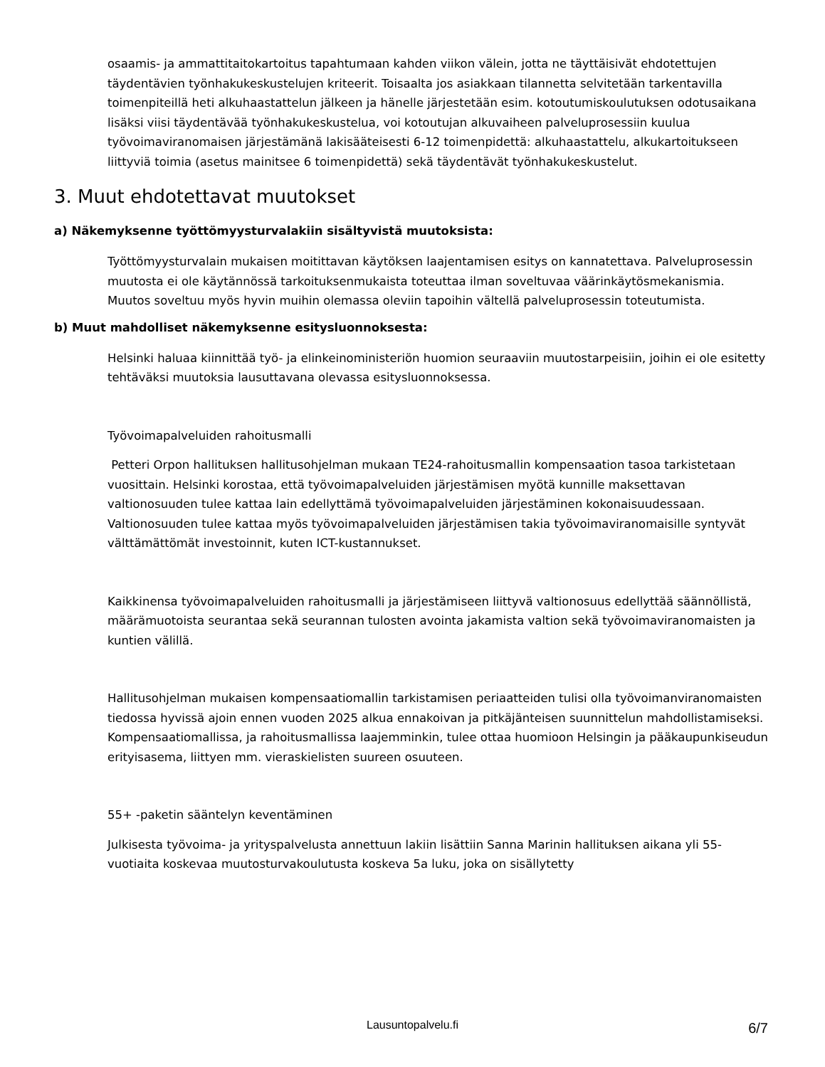osaamis- ja ammattitaitokartoitus tapahtumaan kahden viikon välein, jotta ne täyttäisivät ehdotettujen täydentävien työnhakukeskustelujen kriteerit. Toisaalta jos asiakkaan tilannetta selvitetään tarkentavilla toimenpiteillä heti alkuhaastattelun jälkeen ja hänelle järjestetään esim. kotoutumiskoulutuksen odotusaikana lisäksi viisi täydentävää työnhakukeskustelua, voi kotoutujan alkuvaiheen palveluprosessiin kuulua työvoimaviranomaisen järjestämänä lakisääteisesti 6-12 toimenpidettä: alkuhaastattelu, alkukartoitukseen liittyviä toimia (asetus mainitsee 6 toimenpidettä) sekä täydentävät työnhakukeskustelut.
3. Muut ehdotettavat muutokset
a) Näkemyksenne työttömyysturvalakiin sisältyvistä muutoksista:
Työttömyysturvalain mukaisen moitittavan käytöksen laajentamisen esitys on kannatettava. Palveluprosessin muutosta ei ole käytännössä tarkoituksenmukaista toteuttaa ilman soveltuvaa väärinkäytösmekanismia. Muutos soveltuu myös hyvin muihin olemassa oleviin tapoihin vältellä palveluprosessin toteutumista.
b) Muut mahdolliset näkemyksenne esitysluonnoksesta:
Helsinki haluaa kiinnittää työ- ja elinkeinoministeriön huomion seuraaviin muutostarpeisiin, joihin ei ole esitetty tehtäväksi muutoksia lausuttavana olevassa esitysluonnoksessa.
Työvoimapalveluiden rahoitusmalli
Petteri Orpon hallituksen hallitusohjelman mukaan TE24-rahoitusmallin kompensaation tasoa tarkistetaan vuosittain. Helsinki korostaa, että työvoimapalveluiden järjestämisen myötä kunnille maksettavan valtionosuuden tulee kattaa lain edellyttämä työvoimapalveluiden järjestäminen kokonaisuudessaan. Valtionosuuden tulee kattaa myös työvoimapalveluiden järjestämisen takia työvoimaviranomaisille syntyvät välttämättömät investoinnit, kuten ICT-kustannukset.
Kaikkinensa työvoimapalveluiden rahoitusmalli ja järjestämiseen liittyvä valtionosuus edellyttää säännöllistä, määrämuotoista seurantaa sekä seurannan tulosten avointa jakamista valtion sekä työvoimaviranomaisten ja kuntien välillä.
Hallitusohjelman mukaisen kompensaatiomallin tarkistamisen periaatteiden tulisi olla työvoimanviranomaisten tiedossa hyvissä ajoin ennen vuoden 2025 alkua ennakoivan ja pitkäjänteisen suunnittelun mahdollistamiseksi. Kompensaatiomallissa, ja rahoitusmallissa laajemminkin, tulee ottaa huomioon Helsingin ja pääkaupunkiseudun erityisasema, liittyen mm. vieraskielisten suureen osuuteen.
55+ -paketin sääntelyn keventäminen
Julkisesta työvoima- ja yrityspalvelusta annettuun lakiin lisättiin Sanna Marinin hallituksen aikana yli 55-vuotiaita koskevaa muutosturvakoulutusta koskeva 5a luku, joka on sisällytetty
Lausuntopalvelu.fi 6/7